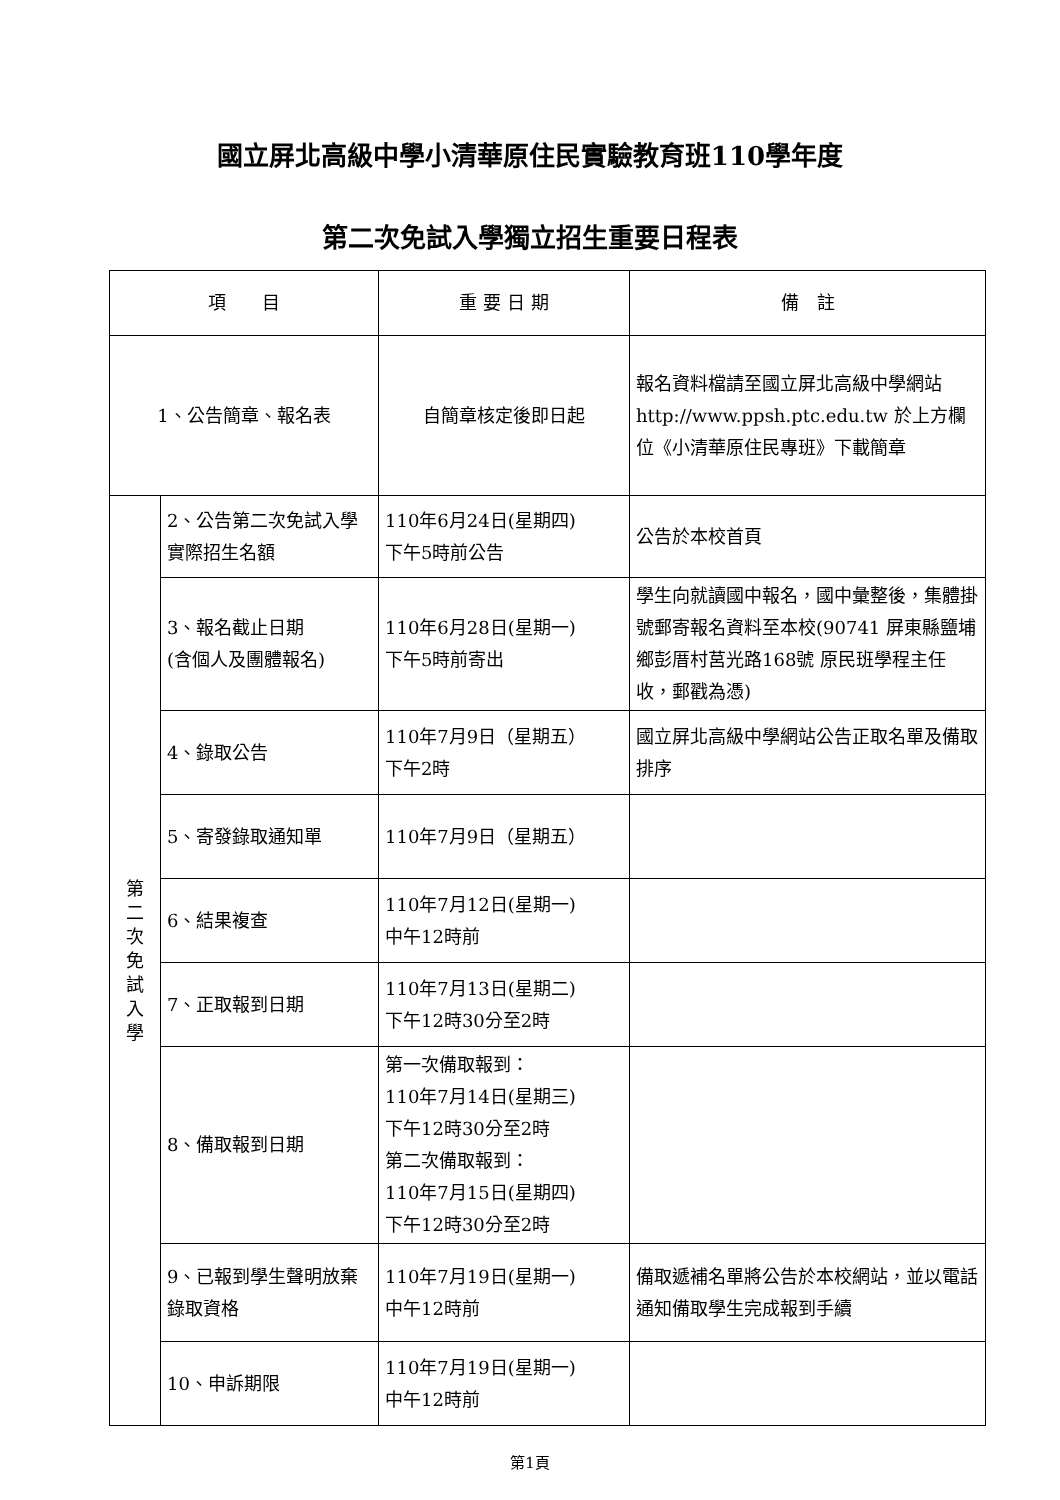國立屏北高級中學小清華原住民實驗教育班110學年度
第二次免試入學獨立招生重要日程表
| 項 目 | | 重 要 日 期 | 備 註 |
| --- | --- | --- | --- |
| 1、公告簡章、報名表 | | 自簡章核定後即日起 | 報名資料檔請至國立屏北高級中學網站 http://www.ppsh.ptc.edu.tw 於上方欄位《小清華原住民專班》下載簡章 |
| 第 二 次 免 試 入 學 | 2、公告第二次免試入學實際招生名額 | 110年6月24日(星期四) 下午5時前公告 | 公告於本校首頁 |
| | 3、報名截止日期 (含個人及團體報名) | 110年6月28日(星期一) 下午5時前寄出 | 學生向就讀國中報名，國中彙整後，集體掛號郵寄報名資料至本校(90741 屏東縣鹽埔鄉彭厝村莒光路168號 原民班學程主任 收，郵戳為憑) |
| | 4、錄取公告 | 110年7月9日（星期五） 下午2時 | 國立屏北高級中學網站公告正取名單及備取排序 |
| | 5、寄發錄取通知單 | 110年7月9日（星期五） | |
| | 6、結果複查 | 110年7月12日(星期一) 中午12時前 | |
| | 7、正取報到日期 | 110年7月13日(星期二) 下午12時30分至2時 | |
| | 8、備取報到日期 | 第一次備取報到： 110年7月14日(星期三) 下午12時30分至2時 第二次備取報到： 110年7月15日(星期四) 下午12時30分至2時 | |
| | 9、已報到學生聲明放棄錄取資格 | 110年7月19日(星期一) 中午12時前 | 備取遞補名單將公告於本校網站，並以電話通知備取學生完成報到手續 |
| | 10、申訴期限 | 110年7月19日(星期一) 中午12時前 | |
第1頁